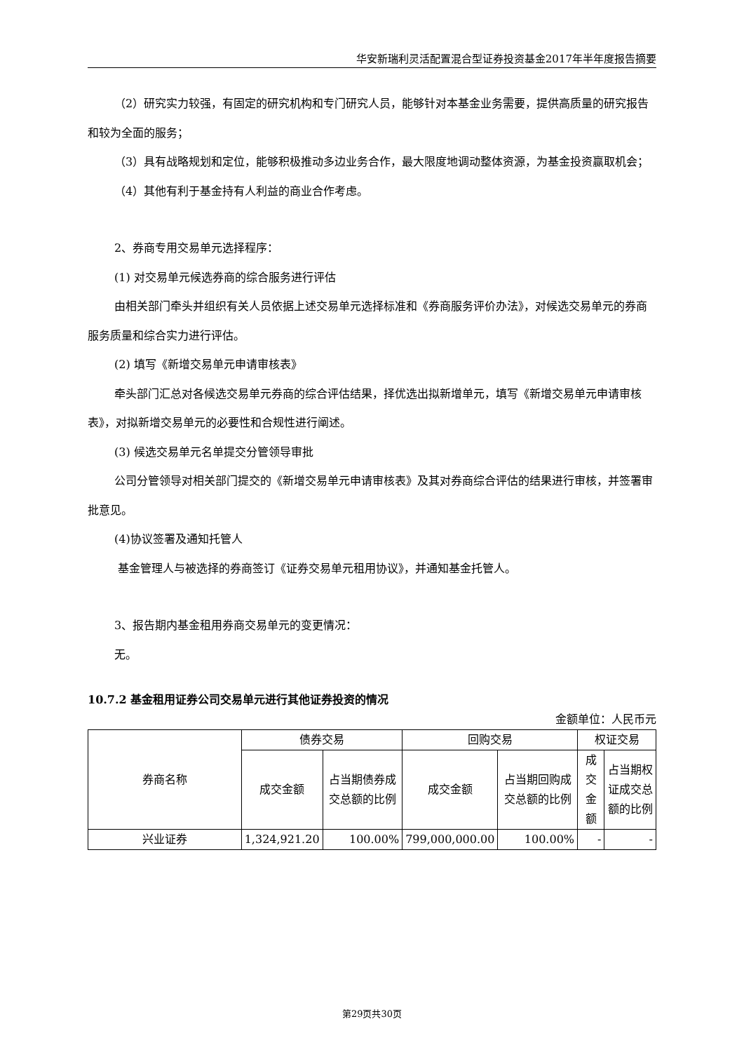华安新瑞利灵活配置混合型证券投资基金2017年半年度报告摘要
（2）研究实力较强，有固定的研究机构和专门研究人员，能够针对本基金业务需要，提供高质量的研究报告和较为全面的服务；
（3）具有战略规划和定位，能够积极推动多边业务合作，最大限度地调动整体资源，为基金投资赢取机会；
（4）其他有利于基金持有人利益的商业合作考虑。
2、券商专用交易单元选择程序：
(1) 对交易单元候选券商的综合服务进行评估
由相关部门牵头并组织有关人员依据上述交易单元选择标准和《券商服务评价办法》，对候选交易单元的券商服务质量和综合实力进行评估。
(2) 填写《新增交易单元申请审核表》
牵头部门汇总对各候选交易单元券商的综合评估结果，择优选出拟新增单元，填写《新增交易单元申请审核表》，对拟新增交易单元的必要性和合规性进行阐述。
(3) 候选交易单元名单提交分管领导审批
公司分管领导对相关部门提交的《新增交易单元申请审核表》及其对券商综合评估的结果进行审核，并签署审批意见。
(4)协议签署及通知托管人
基金管理人与被选择的券商签订《证券交易单元租用协议》，并通知基金托管人。
3、报告期内基金租用券商交易单元的变更情况：
无。
10.7.2 基金租用证券公司交易单元进行其他证券投资的情况
金额单位：人民币元
| 券商名称 | 债券交易 | | 回购交易 | | 权证交易 | |
| --- | --- | --- | --- | --- | --- | --- |
| | 成交金额 | 占当期债券成交总额的比例 | 成交金额 | 占当期回购成交总额的比例 | 成交金额 | 占当期权证成交总额的比例 |
| 兴业证券 | 1,324,921.20 | 100.00% | 799,000,000.00 | 100.00% | - | - |
第29页共30页